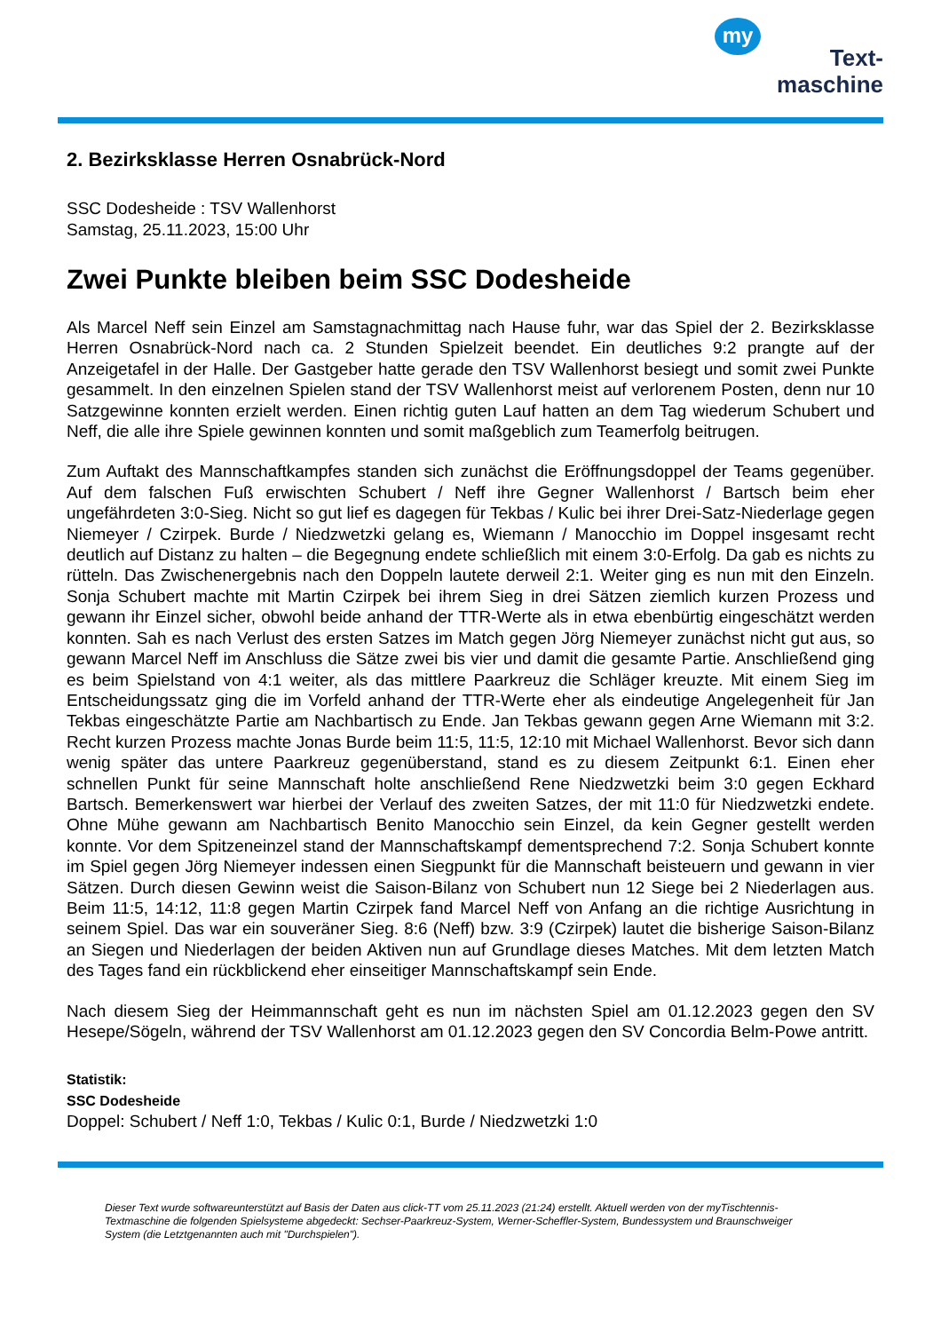my
Text-
maschine
2. Bezirksklasse Herren Osnabrück-Nord
SSC Dodesheide : TSV Wallenhorst
Samstag, 25.11.2023, 15:00 Uhr
Zwei Punkte bleiben beim SSC Dodesheide
Als Marcel Neff sein Einzel am Samstagnachmittag nach Hause fuhr, war das Spiel der 2. Bezirksklasse Herren Osnabrück-Nord nach ca. 2 Stunden Spielzeit beendet. Ein deutliches 9:2 prangte auf der Anzeigetafel in der Halle. Der Gastgeber hatte gerade den TSV Wallenhorst besiegt und somit zwei Punkte gesammelt. In den einzelnen Spielen stand der TSV Wallenhorst meist auf verlorenem Posten, denn nur 10 Satzgewinne konnten erzielt werden. Einen richtig guten Lauf hatten an dem Tag wiederum Schubert und Neff, die alle ihre Spiele gewinnen konnten und somit maßgeblich zum Teamerfolg beitrugen.
Zum Auftakt des Mannschaftkampfes standen sich zunächst die Eröffnungsdoppel der Teams gegenüber. Auf dem falschen Fuß erwischten Schubert / Neff ihre Gegner Wallenhorst / Bartsch beim eher ungefährdeten 3:0-Sieg. Nicht so gut lief es dagegen für Tekbas / Kulic bei ihrer Drei-Satz-Niederlage gegen Niemeyer / Czirpek. Burde / Niedzwetzki gelang es, Wiemann / Manocchio im Doppel insgesamt recht deutlich auf Distanz zu halten – die Begegnung endete schließlich mit einem 3:0-Erfolg. Da gab es nichts zu rütteln. Das Zwischenergebnis nach den Doppeln lautete derweil 2:1. Weiter ging es nun mit den Einzeln. Sonja Schubert machte mit Martin Czirpek bei ihrem Sieg in drei Sätzen ziemlich kurzen Prozess und gewann ihr Einzel sicher, obwohl beide anhand der TTR-Werte als in etwa ebenbürtig eingeschätzt werden konnten. Sah es nach Verlust des ersten Satzes im Match gegen Jörg Niemeyer zunächst nicht gut aus, so gewann Marcel Neff im Anschluss die Sätze zwei bis vier und damit die gesamte Partie. Anschließend ging es beim Spielstand von 4:1 weiter, als das mittlere Paarkreuz die Schläger kreuzte. Mit einem Sieg im Entscheidungssatz ging die im Vorfeld anhand der TTR-Werte eher als eindeutige Angelegenheit für Jan Tekbas eingeschätzte Partie am Nachbartisch zu Ende. Jan Tekbas gewann gegen Arne Wiemann mit 3:2. Recht kurzen Prozess machte Jonas Burde beim 11:5, 11:5, 12:10 mit Michael Wallenhorst. Bevor sich dann wenig später das untere Paarkreuz gegenüberstand, stand es zu diesem Zeitpunkt 6:1. Einen eher schnellen Punkt für seine Mannschaft holte anschließend Rene Niedzwetzki beim 3:0 gegen Eckhard Bartsch. Bemerkenswert war hierbei der Verlauf des zweiten Satzes, der mit 11:0 für Niedzwetzki endete. Ohne Mühe gewann am Nachbartisch Benito Manocchio sein Einzel, da kein Gegner gestellt werden konnte. Vor dem Spitzeneinzel stand der Mannschaftskampf dementsprechend 7:2. Sonja Schubert konnte im Spiel gegen Jörg Niemeyer indessen einen Siegpunkt für die Mannschaft beisteuern und gewann in vier Sätzen. Durch diesen Gewinn weist die Saison-Bilanz von Schubert nun 12 Siege bei 2 Niederlagen aus. Beim 11:5, 14:12, 11:8 gegen Martin Czirpek fand Marcel Neff von Anfang an die richtige Ausrichtung in seinem Spiel. Das war ein souveräner Sieg. 8:6 (Neff) bzw. 3:9 (Czirpek) lautet die bisherige Saison-Bilanz an Siegen und Niederlagen der beiden Aktiven nun auf Grundlage dieses Matches. Mit dem letzten Match des Tages fand ein rückblickend eher einseitiger Mannschaftskampf sein Ende.
Nach diesem Sieg der Heimmannschaft geht es nun im nächsten Spiel am 01.12.2023 gegen den SV Hesepe/Sögeln, während der TSV Wallenhorst am 01.12.2023 gegen den SV Concordia Belm-Powe antritt.
Statistik:
SSC Dodesheide
Doppel: Schubert / Neff 1:0, Tekbas / Kulic 0:1, Burde / Niedzwetzki 1:0
Dieser Text wurde softwareunterstützt auf Basis der Daten aus click-TT vom 25.11.2023 (21:24) erstellt. Aktuell werden von der myTischtennis-Textmaschine die folgenden Spielsysteme abgedeckt: Sechser-Paarkreuz-System, Werner-Scheffler-System, Bundessystem und Braunschweiger System (die Letztgenannten auch mit "Durchspielen").